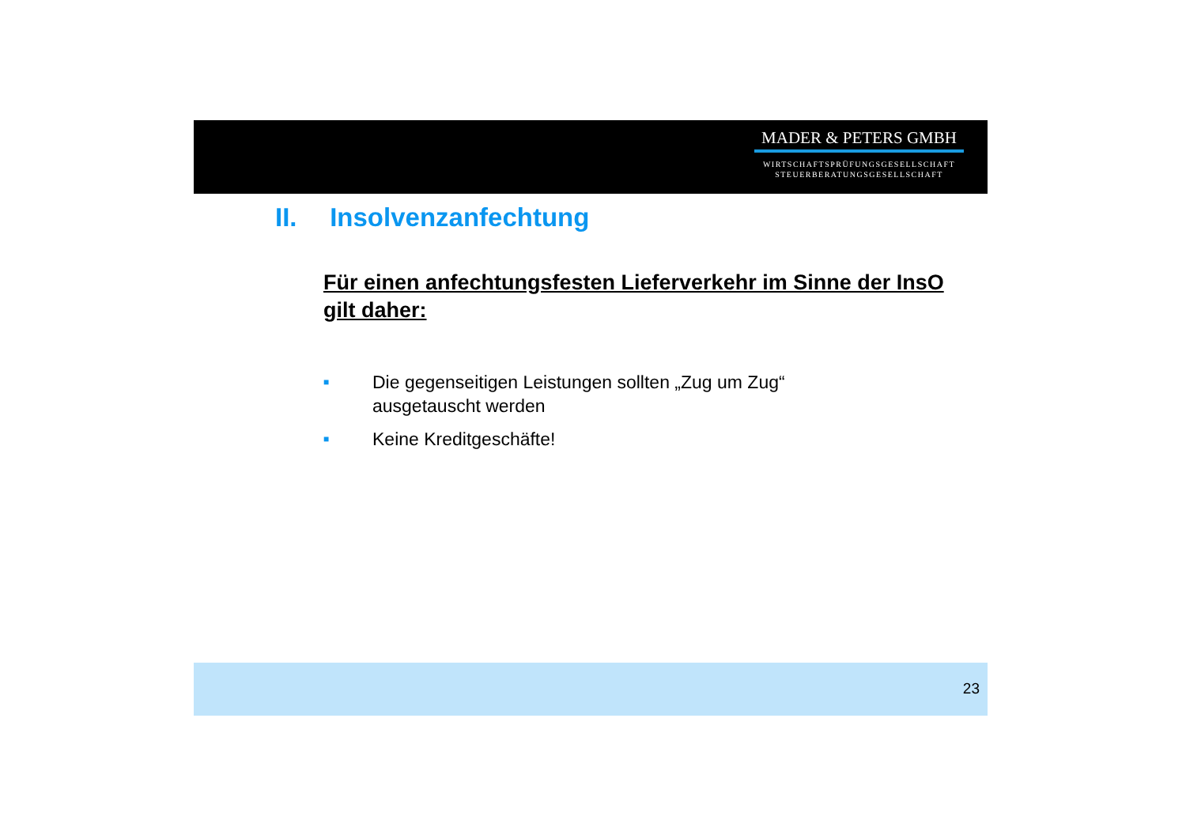MADER & PETERS GMBH
WIRTSCHAFTSPRÜFUNGSGESELLSCHAFT
STEUERBERATUNGSGESELLSCHAFT
II. Insolvenzanfechtung
Für einen anfechtungsfesten Lieferverkehr im Sinne der InsO gilt daher:
■ Die gegenseitigen Leistungen sollten „Zug um Zug“
ausgetauscht werden
■ Keine Kreditgeschäfte!
23